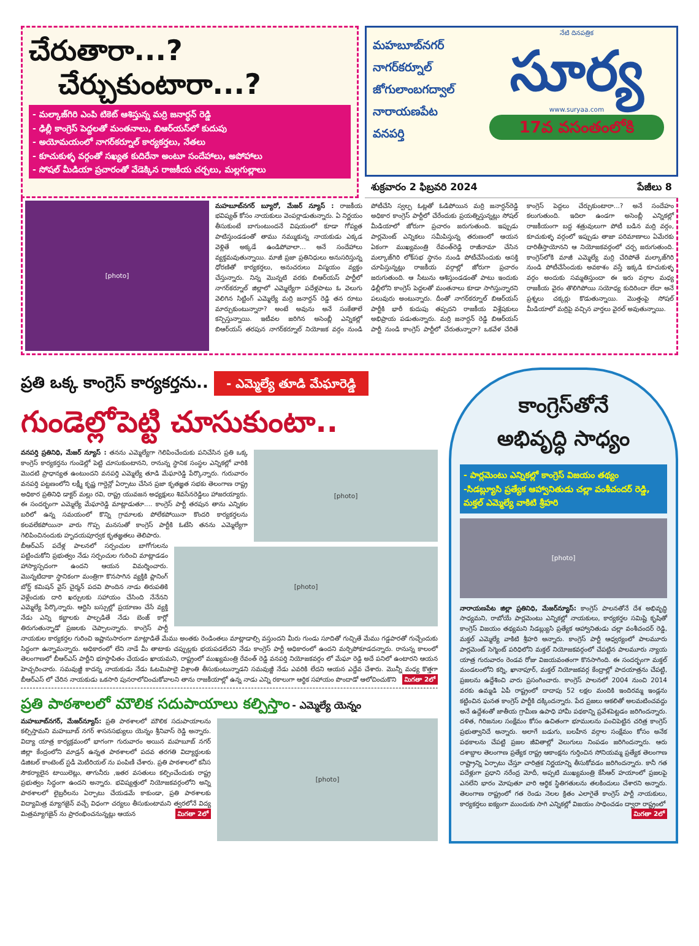చేరుతారా...?
చేర్చుకుంటారా...?
- మల్కాజ్‌గిరి ఎంపి టికెట్ ఆశిస్తున్న మర్రి జనార్ధన్ రెడ్డి
- ఢిల్లీ కాంగ్రెస్ పెద్దలతో మంతనాలు, బిఆర్‌యస్‌లో కుదుపు
- అయోమయంలో నాగర్‌కర్నూల్ కార్యకర్తలు, నేతలు
- కూచుకుళ్ళ వర్గంతో సఖ్యత కుదిరేనా అంటూ సందేహాలు, అపోహాలు
- సోషల్ మీడియా ప్రచారంతో వేడెక్కిన రాజకీయ చర్చలు, మల్లగుల్లాలు
మహబూబ్‌నగర్
నాగర్‌కర్నూల్
జోగులాంబగద్వాల్
నారాయణపేట
వనపర్తి
నేటి దినపత్రిక
సూర్య
www.suryaa.com
17వ వసంతంలోకి
శుక్రవారం 2 ఫిబ్రవరి 2024 పేజీలు 8
[photo]
మహబూబ్‌నగర్ బ్యూరో, మేజర్ న్యూస్ : రాజకీయ భవిష్యత్ కోసం నాయకులు వెంపర్లాడుతున్నారు. ఏ నిర్ణయం తీసుకుంటే బాగుంటుందనే విషయంలో కూడా గోప్యత పాటిస్తుండడంతో తాము నమ్ముకున్న నాయకుడు ఎక్కడ వెళ్లితే అక్కడే ఉండిపోవాలా... అనే సందేహాలు వ్యక్తమవుతున్నాయి. మాజీ ప్రజా ప్రతినిధులు అనుసరిస్తున్న ధోరణితో కార్యకర్తలు, అనుచరులు విస్మయం వ్యక్తం చేస్తున్నారు. నిన్న మొన్నటి వరకు బిఆర్‌యస్ పార్టీలో నాగర్‌కర్నూల్ జిల్లాలో ఎమ్మెల్యేగా పదేళ్లపాటు ఓ వెలుగు వెలిగిన సిట్టింగ్ ఎమ్మెల్యే మర్రి జనార్దన్ రెడ్డి తన రూటు మార్చుకుంటున్నారా? అంటే అవును అనే సంకేతాలే కన్పిస్తున్నాయి. ఇటీవల జరిగిన అసెంబ్లీ ఎన్నికల్లో బిఆర్‌యస్ తరపున నాగర్‌కర్నూల్ నియోజక వర్గం నుండి పోటీచేసి స్వల్ప ఓట్లతో ఓడిపోయిన మర్రి జనార్ధన్‌రెడ్డి అధికార కాంగ్రెస్ పార్టీలో చేరేందుకు ప్రయత్నిస్తున్నట్లు సోషల్ మీడియాలో జోరుగా ప్రచారం జరుగుతుంది. ఇప్పుడు పార్లమెంట్ ఎన్నికలు సమీపిస్తున్న తరుణంలో ఆయన ఏకంగా ముఖ్యమంత్రి రేవంత్‌రెడ్డి రాజీనామా చేసిన మల్కాజ్‌గిరి లోక్‌సభ స్థానం నుండి పోటీచేసేందుకు ఆసక్తి చూపిస్తున్నట్లు రాజకీయ వర్గాల్లో జోరుగా ప్రచారం జరుగుతుంది. ఆ సీటును ఆశిస్తుండడంతో పాటు ఇందుకు ఢిల్లీలోని కాంగ్రెస్ పెద్దలతో మంతనాలు కూడా సాగిస్తున్నారని పలువురు అంటున్నారు. దీంతో నాగర్‌కర్నూల్ బిఆర్‌యస్ పార్టీకి భారీ కుదుపు తప్పదని రాజకీయ విశ్లేషకులు అభిప్రాయ పడుతున్నారు. మర్రి జనార్దన్ రెడ్డి బిఆర్‌యస్ పార్టీ నుండి కాంగ్రెస్ పార్టీలో చేరుతున్నారా? ఒకవేళ చేరితే కాంగ్రెస్ పెద్దలు చేర్చుకుంటారా...? అనే సందేహం కలుగుతుంది. ఇదిలా ఉండగా అసెంబ్లీ ఎన్నికల్లో రాజకీయంగా బద్ద శత్రువులుగా పోటీ బడిన మర్రి వర్గం, కూచుకుళ్ళ వర్గంలో ఇప్పుడు తాజా పరిమాణాలు ఏమేరకు దారితీస్తాయోనని ఆ నియోజకవర్గంలో చర్చ జరుగుతుంది. కాంగ్రెస్‌లోకి మాజీ ఎమ్మెల్యే మర్రి చేరిపోతే మల్కాజ్‌గిరి నుండి పోటీచేసేందుకు అవకాశం వస్తే ఇక్కడి కూచుకుళ్ళ వర్గం అందుకు సమ్మతిస్తుందా ఈ ఇరు వర్గాల మధ్య రాజకీయ వైరం తొలిగిపోయి సయోధ్య కుదిరిందా లేదా అనే ప్రశ్నలు చక్కర్లు కొడుతున్నాయి. మొత్తంపై సోషల్ మీడియాలో మర్రిపై వచ్చిన వార్తలు వైరల్ అవుతున్నాయి.
ప్రతి ఒక్క కాంగ్రెస్ కార్యకర్తను.. - ఎమ్మెల్యే తూడి మేఘారెడ్డి
గుండెల్లోపెట్టి చూసుకుంటా..
[photo]
వనపర్తి ప్రతినిధి, మేజర్ న్యూస్ : తనను ఎమ్మెల్యేగా గెలిపించేందుకు పనిచేసిన ప్రతి ఒక్క కాంగ్రెస్ కార్యకర్తను గుండెల్లో పెట్టి చూసుకుంటానని, రానున్న స్థానిక సంస్థల ఎన్నికల్లో వారికి మొదటి ప్రాధాన్యత ఉంటుందని వనపర్తి ఎమ్మెల్యే తూడి మేఘారెడ్డి పేర్కొన్నారు. గురువారం వనపర్తి పట్టణంలోని లక్ష్మీ కృష్ణ గార్డెన్లో ఏర్పాటు చేసిన ప్రజా కృతజ్ఞత సభకు తెలంగాణ రాష్ట్ర అధికార ప్రతినిధి డాక్టర్ మల్లు రవి, రాష్ట్ర యువజన అధ్యక్షులు శివసేనరెడ్డిలు హాజరయ్యారు. ఈ సందర్భంగా ఎమ్మెల్యే మేఘారెడ్డి మాట్లాడుతూ.... కాంగ్రెస్ పార్టీ తరపున తాను ఎన్నికల బరిలో ఉన్న సమయంలో కొన్ని గ్రామాలకు పోలేకపోయినా కొందరి కార్యకర్తలను కలవలేకపోయినా వారు గొప్ప మనసుతో కాంగ్రెస్ పార్టీకి ఓటేసి తనను ఎమ్మెల్యేగా గెలిపించినందుకు హృదయపూర్వక కృతజ్ఞతలు తెలిపారు.
[photo]
బీఆర్ఎస్ పదేళ్ల పాలనలో సర్పంచుల బాగోగులను పట్టించుకోని ప్రభుత్వం నేడు సర్పంచుల గురించి మాట్లాడడం హాస్యాస్పదంగా ఉందని ఆయన విమర్శించారు. మొన్నటిదాకా స్థానికంగా మంత్రిగా కొనసాగిన వ్యక్తికి ప్లానింగ్ బోర్డ్ కమిషన్ వైస్ చైర్మన్ పదవి పొందిన నాడు తిరుపతికి వెళ్లేందుకు దారి ఖర్చులకు సహాయం చేసింది నేనేనని ఎమ్మెల్యే పేర్కొన్నారు. ఆర్టిసి బస్సుల్లో ప్రయాణం చేసే వ్యక్తి నేడు ఎన్ని కబ్జాలకు పాల్పడితే నేడు బెంజ్ కార్లో తిరుగుతున్నాడో ప్రజలకు చెప్పాలన్నారు. కాంగ్రెస్ పార్టీ నాయకుల కార్యకర్తల గురించి ఇష్టానుసారంగా మాట్లాడితే మేము అంతకు రెండింతలు మాట్లాడాల్సి వస్తుందని మీరు గుండు సూదితో గుచ్చితే మేము గడ్డపారతో గుచ్చేందుకు సిద్ధంగా ఉన్నామన్నారు. అధికారంలో లేని నాడే మీ తాటాకు చప్పుల్లకు భయపడలేదని నేడు కాంగ్రెస్ పార్టీ అధికారంలో ఉందని మర్చిపోకూడదన్నారు. రానున్న కాలంలో తెలంగాణలో బీఆర్ఎస్ పార్టీని భూస్థాపితం చేయడం ఖాయమని, రాష్ట్రంలో ముఖ్యమంత్రి రేవంత్ రెడ్డి వనపర్తి నియోజకవర్గం లో మేఘా రెడ్డి అదే పనిలో ఉంటారని ఆయన హెచ్చరించారు. సమవుజ్జీ కాదన్న నాయకుడు నేడు ఓటమిపాలై విశ్రాంతి తీసుకుంటున్నాడని సమవుజ్జీ నేడు ఎవరికి లేదని ఆయన ఎద్దేవ చేశారు. మొన్నీ మధ్య కొత్తగా బీఆర్ఎస్ లో చేరిన నాయకుడు ఒకసారి పునరాలోచించుకోవాలని తాను రాజకీయాల్లో ఉన్న నాడు ఎన్ని రకాలుగా ఆర్థిక సహాయం పొందాడో ఆలోచించుకొని మిగతా 2లో
ప్రతి పాఠశాలలో మౌలిక సదుపాయాలు కల్పిస్తాం - ఎమ్మెల్యే యెన్నం
[photo]
మహబూబ్‌నగర్, మేజర్‌న్యూస్: ప్రతి పాఠశాలలో మౌలిక సదుపాయాలను కల్పిస్తామని మహబూబ్ నగర్ శాసనసభ్యులు యెన్నం శ్రీనివాస్ రెడ్డి అన్నారు. విద్యా యాత్ర కార్యక్రమంలో భాగంగా గురువారం అయిన మహబూబ్ నగర్ జిల్లా కేంద్రంలోని మాడ్రన్ ఉన్నత పాఠశాలలో పదవ తరగతి విద్యార్థులకు డిజిటల్ కాంటెంట్ స్టడీ మెటీరియల్ ను పంపిణీ చేశారు. ప్రతి పాఠశాలలో కనీస సౌకర్యాలైన టాయిలెట్లు, తాగునీరు ,ఇతర వసతులు కల్పించేందుకు రాష్ట్ర ప్రభుత్వం సిద్ధంగా ఉందని అన్నారు. భవిష్యత్తులో నియోజకవర్గంలోని అన్ని పాఠశాలలో లైబ్రరీలను ఏర్పాటు చేయడమే కాకుండా, ప్రతి పాఠశాలకు విద్యామిత్ర మ్యాగజైన్ వచ్చే విధంగా చర్యలు తీసుకుంటామని త్వరలోనే విద్య మిత్రమ్యాగజైన్ ను ప్రారంభించనున్నట్లు ఆయన మిగతా 2లో
కాంగ్రెస్‌తోనే
అభివృద్ధి సాధ్యం
- పార్లమెంటు ఎన్నికల్లో కాంగ్రెస్ విజయం తథ్యం
-సిడబ్ల్యూసి ప్రత్యేక ఆహ్వానితుడు చల్లా వంశీచందర్ రెడ్డి, మక్తల్ ఎమ్మెల్యే వాకిటి శ్రీహరి
[photo]
నారాయణపేట జిల్లా ప్రతినిధి, మేజర్‌న్యూస్: కాంగ్రెస్ పాలనతోనే దేశ అభివృద్ధి సాధ్యమని, రాబోయే పార్లమెంటు ఎన్నికల్లో నాయకులు, కార్యకర్తల సమిష్టి కృషితో కాంగ్రెస్ విజయం తథ్యమని సిడబ్ల్యుసి ప్రత్యేక ఆహ్వానితుడు చల్లా వంశీచందర్ రెడ్డి, మక్తల్ ఎమ్మెల్యే వాకిటి శ్రీహరి అన్నారు. కాంగ్రెస్ పార్టీ ఆధ్వర్యంలో పాలమూరు పార్లమెంట్ సెగ్మెంట్ పరిధిలోని మక్తల్ నియోజకవర్గంలో చేపట్టిన పాలమూరు న్యాయ యాత్ర గురువారం రెండవ రోజు విజయవంతంగా కొనసాగింది. ఈ సందర్భంగా మక్తల్ మండలంలోని కర్ని, ఖానాపూర్, మక్తల్ నియోజకవర్గ కేంద్రాల్లో పాదయాత్రను చేపట్టి, ప్రజలను ఉద్దేశించి వారు ప్రసంగించారు. కాంగ్రెస్ పాలనలో 2004 నుంచి 2014 వరకు ఉమ్మడి ఏపీ రాష్ట్రంలో దాదాపు 52 లక్షల మందికి ఇందిరమ్మ ఇండ్లను కట్టించిన ఘనత కాంగ్రెస్ పార్టీకి దక్కిందన్నారు. పేద ప్రజలు ఆకలితో అలమటించవద్దు అనే ఉద్దేశంతో జాతీయ గ్రామీణ ఉపాధి హామీ పథకాన్ని ప్రవేశపెట్టడం జరిగిందన్నారు. దళిత, గిరిజనుల సంక్షేమం కోసం ఉచితంగా భూములను పంచిపెట్టిన చరిత్ర కాంగ్రెస్ ప్రభుత్వానిదే అన్నారు. అలాగే బడుగు, బలహీన వర్గాల సంక్షేమం కోసం అనేక పథకాలను చేపట్టి ప్రజల జీవితాల్లో వెలుగులు నింపడం జరిగిందన్నారు. ఆరు దశాబ్దాల తెలంగాణ ప్రత్యేక రాష్ట్ర ఆకాంక్షను గుర్తించిన సోనియమ్మ ప్రత్యేక తెలంగాణ రాష్ట్రాన్ని ఏర్పాటు చేస్తూ చారిత్రక నిర్ణయాన్ని తీసుకోవడం జరిగిందన్నారు. కానీ గత పదేళ్లుగా ప్రధాని నరేంద్ర మోదీ, అప్పటి ముఖ్యమంత్రి కేసీఆర్ హయాంలో ప్రజలపై ఎనలేని భారం మోపుతూ వారి ఆర్థిక స్థితిగతులను తలకిందులు చేశారని అన్నారు. తెలంగాణ రాష్ట్రంలో గత రెండు నెలల క్రితం ఎలాగైతే కాంగ్రెస్ పార్టీ నాయకులు, కార్యకర్తలు ఐక్యంగా ముందుకు సాగి ఎన్నికల్లో విజయం సాధించడం ద్వారా రాష్ట్రంలో మిగతా 2లో